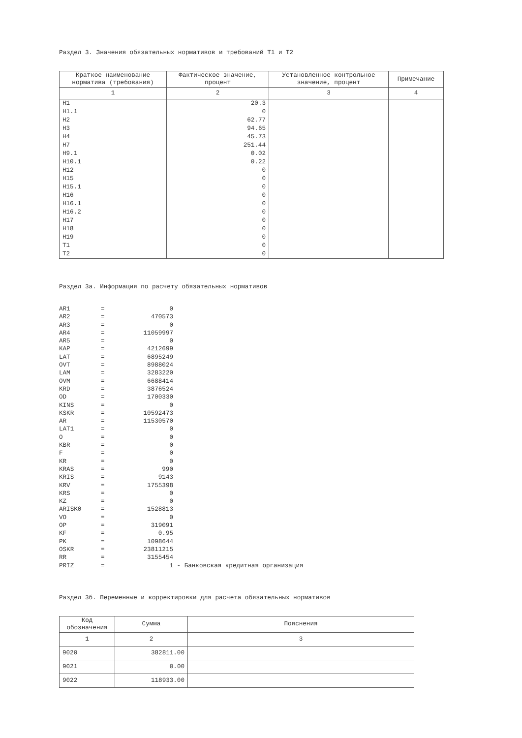Раздел 3. Значения обязательных нормативов и требований Т1 и Т2
| Краткое наименование норматива (требования) | Фактическое значение, процент | Установленное контрольное значение, процент | Примечание |
| --- | --- | --- | --- |
| 1 | 2 | 3 | 4 |
| Н1 | 20.3 | | |
| Н1.1 | 0 | | |
| Н2 | 62.77 | | |
| Н3 | 94.65 | | |
| Н4 | 45.73 | | |
| Н7 | 251.44 | | |
| Н9.1 | 0.02 | | |
| Н10.1 | 0.22 | | |
| Н12 | 0 | | |
| Н15 | 0 | | |
| Н15.1 | 0 | | |
| Н16 | 0 | | |
| Н16.1 | 0 | | |
| Н16.2 | 0 | | |
| Н17 | 0 | | |
| Н18 | 0 | | |
| Н19 | 0 | | |
| Т1 | 0 | | |
| Т2 | 0 | | |
Раздел 3а. Информация по расчету обязательных нормативов
| AR1 | = | 0 | |
| AR2 | = | 470573 | |
| AR3 | = | 0 | |
| AR4 | = | 11059997 | |
| AR5 | = | 0 | |
| KAP | = | 4212699 | |
| LAT | = | 6895249 | |
| OVT | = | 8988024 | |
| LAM | = | 3283220 | |
| OVM | = | 6688414 | |
| KRD | = | 3876524 | |
| OD | = | 1700330 | |
| KINS | = | 0 | |
| KSKR | = | 10592473 | |
| AR | = | 11530570 | |
| LAT1 | = | 0 | |
| O | = | 0 | |
| KBR | = | 0 | |
| F | = | 0 | |
| KR | = | 0 | |
| KRAS | = | 990 | |
| KRIS | = | 9143 | |
| KRV | = | 1755398 | |
| KRS | = | 0 | |
| KZ | = | 0 | |
| ARISK0 | = | 1528813 | |
| VO | = | 0 | |
| OP | = | 319091 | |
| KF | = | 0.95 | |
| PK | = | 1098644 | |
| OSKR | = | 23811215 | |
| RR | = | 3155454 | |
| PRIZ | = | 1 | - Банковская кредитная организация |
Раздел 3б. Переменные и корректировки для расчета обязательных нормативов
| Код обозначения | Сумма | Пояснения |
| --- | --- | --- |
| 1 | 2 | 3 |
| 9020 | 382811.00 | |
| 9021 | 0.00 | |
| 9022 | 118933.00 | |